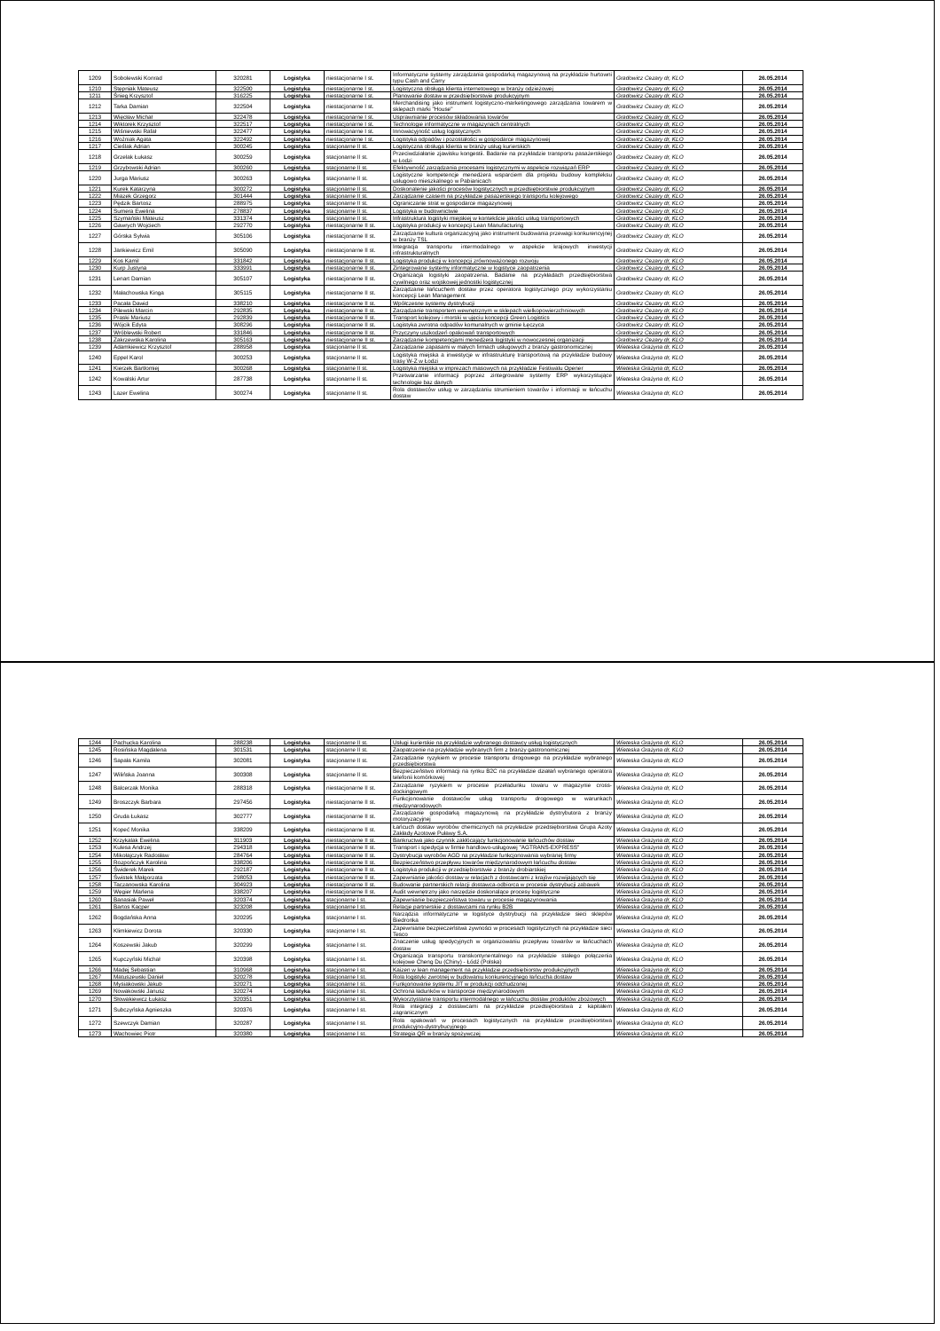| 1209 | Sobolewski Konrad | 320281 | Logistyka | niestacjonarne I st. | Informatyczne systemy zarządzania gospodarką magazynową na przykładzie hurtowni typu Cash and Carry | Gradowicz Cezary dr, KLO | 26.05.2014 |
| 1210 | Stępniak Mateusz | 322500 | Logistyka | niestacjonarne I st. | Logistyczna obsługa klienta internetowego w branży odzieżowej | Gradowicz Cezary dr, KLO | 26.05.2014 |
| 1211 | Śnieg Krzysztof | 316225 | Logistyka | niestacjonarne I st. | Planowanie dostaw w przedsiębiorstwie produkcyjnym | Gradowicz Cezary dr, KLO | 26.05.2014 |
| 1212 | Tarka Damian | 322504 | Logistyka | niestacjonarne I st. | Merchandising jako instrument logistyczno-marketingowego zarządzania towarem w sklepach marki "House" | Gradowicz Cezary dr, KLO | 26.05.2014 |
| 1213 | Więcław Michał | 322478 | Logistyka | niestacjonarne I st. | Usprawnianie procesów składowania towarów | Gradowicz Cezary dr, KLO | 26.05.2014 |
| 1214 | Wiktorek Krzysztof | 322517 | Logistyka | niestacjonarne I st. | Technologie informatyczne w magazynach centralnych | Gradowicz Cezary dr, KLO | 26.05.2014 |
| 1215 | Wiśniewski Rafał | 322477 | Logistyka | niestacjonarne I st. | Innowacyjność usług logistycznych | Gradowicz Cezary dr, KLO | 26.05.2014 |
| 1216 | Woźniak Agata | 322492 | Logistyka | niestacjonarne I st. | Logistyka odpadów i pozostałości w gospodarce magazynowej | Gradowicz Cezary dr, KLO | 26.05.2014 |
| 1217 | Cieślak Adrian | 300245 | Logistyka | stacjonarne II st. | Logistyczna obsługa klienta w branży usług kurierskich | Gradowicz Cezary dr, KLO | 26.05.2014 |
| 1218 | Grzelak Łukasz | 300259 | Logistyka | stacjonarne II st. | Przeciwdziałanie zjawisku kongestii. Badanie na przykładzie transportu pasażerskiego w Łodzi | Gradowicz Cezary dr, KLO | 26.05.2014 |
| 1219 | Grzybowski Adrian | 300260 | Logistyka | stacjonarne II st. | Efektywność zarządzania procesami logistycznymi w aspekcie rozwiązań ERP | Gradowicz Cezary dr, KLO | 26.05.2014 |
| 1220 | Jurga Mariusz | 300263 | Logistyka | stacjonarne II st. | Logistyczne kompetencje menedżera wsparciem dla projektu budowy kompleksu usługowo mieszkalnego w Pabianicach | Gradowicz Cezary dr, KLO | 26.05.2014 |
| 1221 | Kurek Katarzyna | 300272 | Logistyka | stacjonarne II st. | Doskonalenie jakości procesów logistycznych w przedsiębiorstwie produkcyjnym | Gradowicz Cezary dr, KLO | 26.05.2014 |
| 1222 | Miazek Grzegorz | 301444 | Logistyka | stacjonarne II st. | Zarządzanie czasem na przykładzie pasażerskiego transportu kolejowego | Gradowicz Cezary dr, KLO | 26.05.2014 |
| 1223 | Pędzik Bartosz | 288975 | Logistyka | stacjonarne II st. | Ograniczanie strat w gospodarce magazynowej | Gradowicz Cezary dr, KLO | 26.05.2014 |
| 1224 | Sumera Ewelina | 278837 | Logistyka | stacjonarne II st. | Logistyka w budownictwie | Gradowicz Cezary dr, KLO | 26.05.2014 |
| 1225 | Szymański Mateusz | 331374 | Logistyka | stacjonarne II st. | Infrastruktura logistyki miejskiej w kontekście jakości usług transportowych | Gradowicz Cezary dr, KLO | 26.05.2014 |
| 1226 | Gawrych Wojciech | 292770 | Logistyka | niestacjonarne II st. | Logistyka produkcji w koncepcji Lean Manufacturing | Gradowicz Cezary dr, KLO | 26.05.2014 |
| 1227 | Górska Sylwia | 305106 | Logistyka | niestacjonarne II st. | Zarządzanie kultura organizacyjną jako instrument budowania przewagi konkurencyjnej w branży TSL | Gradowicz Cezary dr, KLO | 26.05.2014 |
| 1228 | Jankiewicz Emil | 305090 | Logistyka | niestacjonarne II st. | Integracja transportu intermodalnego w aspekcie krajowych inwestycji infrastrukturalnych | Gradowicz Cezary dr, KLO | 26.05.2014 |
| 1229 | Kos Kamil | 331842 | Logistyka | niestacjonarne II st. | Logistyka produkcji w koncepcji zrównoważonego rozwoju | Gradowicz Cezary dr, KLO | 26.05.2014 |
| 1230 | Kurp Justyna | 333991 | Logistyka | niestacjonarne II st. | Zintegrowane systemy informatyczne w logistyce zaopatrzenia | Gradowicz Cezary dr, KLO | 26.05.2014 |
| 1231 | Lenart Damian | 305107 | Logistyka | niestacjonarne II st. | Organizacja logistyki zaopatrzenia. Badanie na przykładach przedsiębiorstwa cywilnego oraz wojskowej jednostki logistycznej | Gradowicz Cezary dr, KLO | 26.05.2014 |
| 1232 | Małachowska Kinga | 305115 | Logistyka | niestacjonarne II st. | Zarządzanie łańcuchem dostaw przez operatora logistycznego przy wykorzystaniu koncepcji Lean Management | Gradowicz Cezary dr, KLO | 26.05.2014 |
| 1233 | Pacała Dawid | 338210 | Logistyka | niestacjonarne II st. | Wpółczesne systemy dystrybucji | Gradowicz Cezary dr, KLO | 26.05.2014 |
| 1234 | Pilewski Marcin | 292835 | Logistyka | niestacjonarne II st. | Zarządzanie transportem wewnętrznym w sklepach wielkopowierzchniowych | Gradowicz Cezary dr, KLO | 26.05.2014 |
| 1235 | Praski Mariusz | 292839 | Logistyka | niestacjonarne II st. | Transport kolejowy i morski w ujęciu koncepcji Green Logistics | Gradowicz Cezary dr, KLO | 26.05.2014 |
| 1236 | Wójcik Edyta | 308296 | Logistyka | niestacjonarne II st. | Logistyka zwrotna odpadów komunalnych w gminie Łęczyca | Gradowicz Cezary dr, KLO | 26.05.2014 |
| 1237 | Wróblewski Robert | 331846 | Logistyka | niestacjonarne II st. | Przyczyny uszkodzeń opakowań transportowych | Gradowicz Cezary dr, KLO | 26.05.2014 |
| 1238 | Zakrzewska Karolina | 305163 | Logistyka | niestacjonarne II st. | Zarządzanie kompetencjami menedżera logistyki w nowoczesnej organizacji | Gradowicz Cezary dr, KLO | 26.05.2014 |
| 1239 | Adamkiewicz Krzysztof | 288958 | Logistyka | stacjonarne II st. | Zarządzanie zapasami w małych firmach usługowych z branży gastronomicznej | Wieteska Grażyna dr, KLO | 26.05.2014 |
| 1240 | Eppel Karol | 300253 | Logistyka | stacjonarne II st. | Logistyka miejska a inwestycje w infrastrukturę transportową na przykładzie budowy trasy W-Z w Łodzi | Wieteska Grażyna dr, KLO | 26.05.2014 |
| 1241 | Kierzek Bartłomiej | 300268 | Logistyka | stacjonarne II st. | Logistyka miejska w imprezach masowych na przykładzie Festiwalu Opener | Wieteska Grażyna dr, KLO | 26.05.2014 |
| 1242 | Kowalski Artur | 287738 | Logistyka | stacjonarne II st. | Przetwarzanie informacji poprzez zintegrowane systemy ERP wykorzystujące technologie baz danych | Wieteska Grażyna dr, KLO | 26.05.2014 |
| 1243 | Lazer Ewelina | 300274 | Logistyka | stacjonarne II st. | Rola dostawców usług w zarządzaniu strumieniem towarów i informacji w łańcuchu dostaw | Wieteska Grażyna dr, KLO | 26.05.2014 |
| 1244 | Pachucka Karolina | 288238 | Logistyka | stacjonarne II st. | Usługi kurierskie na przykładzie wybranego dostawcy usług logistycznych | Wieteska Grażyna dr, KLO | 26.05.2014 |
| 1245 | Rosińska Magdalena | 301531 | Logistyka | stacjonarne II st. | Zaopatrzenie na przykładzie wybranych firm z branży gastronomicznej | Wieteska Grażyna dr, KLO | 26.05.2014 |
| 1246 | Sapała Kamila | 302081 | Logistyka | stacjonarne II st. | Zarządzanie ryzykiem w procesie transportu drogowego na przykładzie wybranego przedsiębiorstwa | Wieteska Grażyna dr, KLO | 26.05.2014 |
| 1247 | Wilińska Joanna | 300308 | Logistyka | stacjonarne II st. | Bezpieczeństwo informacji na rynku B2C na przykładzie działań wybranego operatora telefonii komórkowej | Wieteska Grażyna dr, KLO | 26.05.2014 |
| 1248 | Balcerzak Monika | 288318 | Logistyka | niestacjonarne II st. | Zarządzanie ryzykiem w procesie przeładunku towaru w magazynie cross-dockingowym | Wieteska Grażyna dr, KLO | 26.05.2014 |
| 1249 | Broszczyk Barbara | 297456 | Logistyka | niestacjonarne II st. | Funkcjonowanie dostawców usług transportu drogowego w warunkach międzynarodowych | Wieteska Grażyna dr, KLO | 26.05.2014 |
| 1250 | Gruda Łukasz | 302777 | Logistyka | niestacjonarne II st. | Zarządzanie gospodarką magazynową na przykładzie dystrybutora z branży motoryzacyjnej | Wieteska Grażyna dr, KLO | 26.05.2014 |
| 1251 | Kopeć Monika | 338209 | Logistyka | niestacjonarne II st. | Łańcuch dostaw wyrobów chemicznych na przykładzie przedsiębiorstwa Grupa Azoty Zakłady Azotowe Puławy S.A. | Wieteska Grażyna dr, KLO | 26.05.2014 |
| 1252 | Krzykalak Ewelina | 311903 | Logistyka | niestacjonarne II st. | Bankructwa jako czynnik zakłócający funkcjonowanie łańcuchów dostaw | Wieteska Grażyna dr, KLO | 26.05.2014 |
| 1253 | Kulesa Andrzej | 294318 | Logistyka | niestacjonarne II st. | Transport i spedycja w firmie handlowo-usługowej "AGTRANS-EXPRESS" | Wieteska Grażyna dr, KLO | 26.05.2014 |
| 1254 | Mikołajczyk Radosław | 284764 | Logistyka | niestacjonarne II st. | Dystrybucja wyrobów AGD na przykładzie funkcjonowania wybranej firmy | Wieteska Grażyna dr, KLO | 26.05.2014 |
| 1255 | Rozpończyk Karolina | 338206 | Logistyka | niestacjonarne II st. | Bezpieczeństwo przepływu towarów międzynarodowym łańcuchu dostaw | Wieteska Grażyna dr, KLO | 26.05.2014 |
| 1256 | Świderek Marek | 292187 | Logistyka | niestacjonarne II st. | Logistyka produkcji w przedsiębiorstwie z branży drobiarskiej | Wieteska Grażyna dr, KLO | 26.05.2014 |
| 1257 | Świstek Małgorzata | 298053 | Logistyka | niestacjonarne II st. | Zapewnianie jakości dostaw w relacjach z dostawcami z krajów rozwijających się | Wieteska Grażyna dr, KLO | 26.05.2014 |
| 1258 | Taczanowska Karolina | 304923 | Logistyka | niestacjonarne II st. | Budowanie partnerskich relacji dostawca-odbiorca w procesie dystrybucji zabawek | Wieteska Grażyna dr, KLO | 26.05.2014 |
| 1259 | Węgier Marlena | 338207 | Logistyka | niestacjonarne II st. | Audit wewnętrzny jako narzędzie doskonalące procesy logistyczne | Wieteska Grażyna dr, KLO | 26.05.2014 |
| 1260 | Banasiak Paweł | 320374 | Logistyka | stacjonarne I st. | Zapewnianie bezpieczeństwa towaru w procesie magazynowania | Wieteska Grażyna dr, KLO | 26.05.2014 |
| 1261 | Bartos Kacper | 323208 | Logistyka | stacjonarne I st. | Relacje partnerskie z dostawcami na rynku B2B | Wieteska Grażyna dr, KLO | 26.05.2014 |
| 1262 | Bogdańska Anna | 320295 | Logistyka | stacjonarne I st. | Narządzia informatyczne w logistyce dystrybucji na przykładzie sieci sklepów Biedronka | Wieteska Grażyna dr, KLO | 26.05.2014 |
| 1263 | Klimkiewicz Dorota | 320330 | Logistyka | stacjonarne I st. | Zapewnianie bezpieczeństwa żywności w procesach logistycznych na przykładzie sieci Tesco | Wieteska Grażyna dr, KLO | 26.05.2014 |
| 1264 | Koszewski Jakub | 320299 | Logistyka | stacjonarne I st. | Znaczenie usług spedycyjnych w organizowaniu przepływu towarów w łańcuchach dostaw | Wieteska Grażyna dr, KLO | 26.05.2014 |
| 1265 | Kupczyński Michał | 320398 | Logistyka | stacjonarne I st. | Organizacja transportu transkontynentalnego na przykładzie stałego połączenia kolejowe Cheng Du (Chiny) - Łódź (Polska) | Wieteska Grażyna dr, KLO | 26.05.2014 |
| 1266 | Madej Sebastian | 310968 | Logistyka | stacjonarne I st. | Kaizen w lean management na przykładzie przedsiębiorstw produkcyjnych | Wieteska Grażyna dr, KLO | 26.05.2014 |
| 1267 | Matuszewski Daniel | 320278 | Logistyka | stacjonarne I st. | Rola logistyki zwrotnej w budowaniu konkurencyjnego łańcucha dostaw | Wieteska Grażyna dr, KLO | 26.05.2014 |
| 1268 | Mysiakowski Jakub | 320271 | Logistyka | stacjonarne I st. | Funkjonowanie systemu JIT w produkcji odchudzonej | Wieteska Grażyna dr, KLO | 26.05.2014 |
| 1269 | Nowakowski Janusz | 320274 | Logistyka | stacjonarne I st. | Ochrona ładunków w transporcie międzynarodowym | Wieteska Grażyna dr, KLO | 26.05.2014 |
| 1270 | Słowakiewicz Łukasz | 320351 | Logistyka | stacjonarne I st. | Wykorztystanie transportu intermodalnego w łańcuchu dostaw produktów zbożowych | Wieteska Grażyna dr, KLO | 26.05.2014 |
| 1271 | Subczyńska Agnieszka | 320376 | Logistyka | stacjonarne I st. | Rola integracji z dostawcami na przykładzie przedsiębiorstwa z kapitałem zagranicznym | Wieteska Grażyna dr, KLO | 26.05.2014 |
| 1272 | Szewczyk Damian | 320287 | Logistyka | stacjonarne I st. | Rola opakowań w procesach logistycznych na przykładzie przedsiębiorstwa produkcyjno-dystrybucyjnego | Wieteska Grażyna dr, KLO | 26.05.2014 |
| 1273 | Wachowiec Piotr | 320380 | Logistyka | stacjonarne I st. | Strategia QR w branży spożywczej | Wieteska Grażyna dr, KLO | 26.05.2014 |